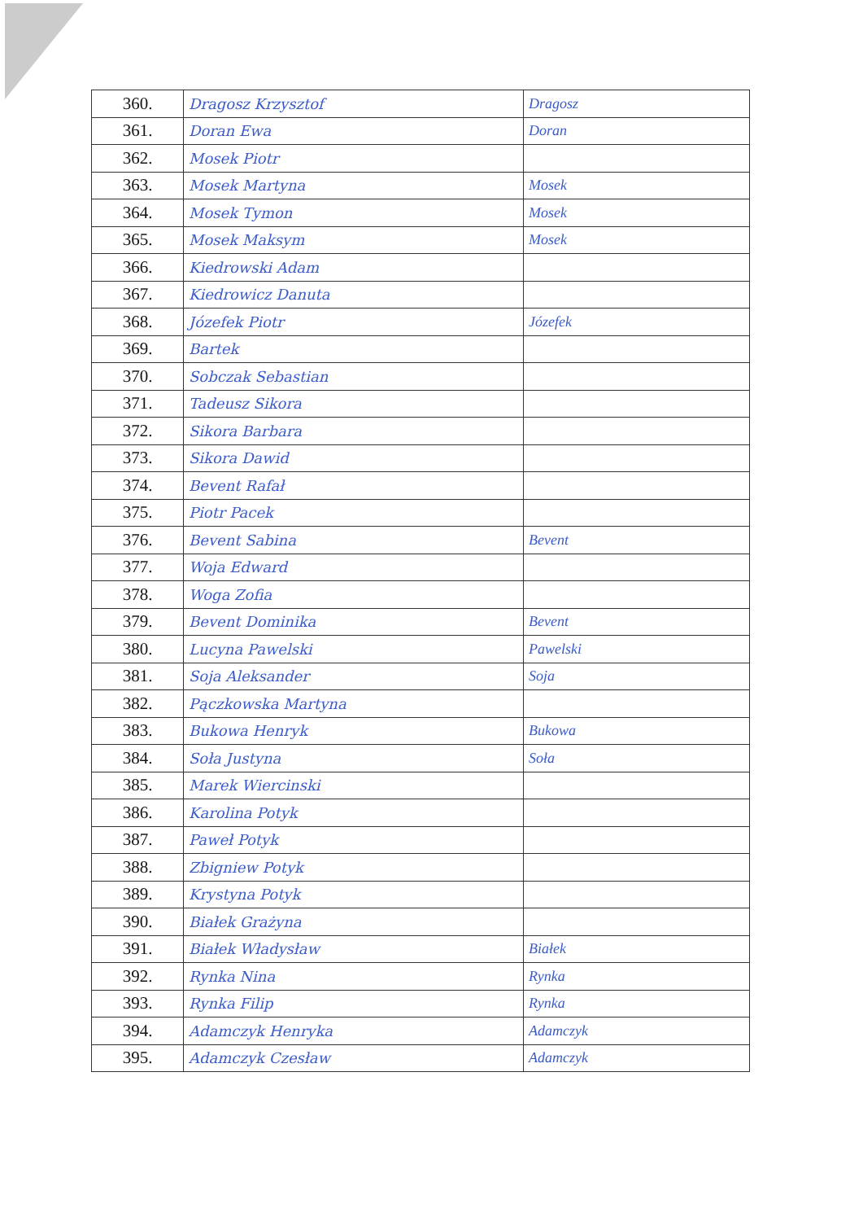| 360. | Dragosz Krzysztof | Dragosz |
| 361. | Doran Ewa | Doran |
| 362. | Mosek Piotr | |
| 363. | Mosek Martyna | Mosek |
| 364. | Mosek Tymon | Mosek |
| 365. | Mosek Maksym | Mosek |
| 366. | Kiedrowski Adam | |
| 367. | Kiedrowicz Danuta | |
| 368. | Józefek Piotr | Józefek |
| 369. | Bartek | |
| 370. | Sobczak Sebastian | |
| 371. | Tadeusz Sikora | |
| 372. | Sikora Barbara | |
| 373. | Sikora Dawid | |
| 374. | Bevent Rafał | |
| 375. | Piotr Pacek | |
| 376. | Bevent Sabina | Bevent |
| 377. | Woja Edward | |
| 378. | Woga Zofia | |
| 379. | Bevent Dominika | Bevent |
| 380. | Lucyna Pawelski | Pawelski |
| 381. | Soja Aleksander | Soja |
| 382. | Pączkowska Martyna | |
| 383. | Bukowa Henryk | Bukowa |
| 384. | Soła Justyna | Soła |
| 385. | Marek Wiercinski | |
| 386. | Karolina Potyk | |
| 387. | Paweł Potyk | |
| 388. | Zbigniew Potyk | |
| 389. | Krystyna Potyk | |
| 390. | Białek Grażyna | |
| 391. | Białek Władysław | Białek |
| 392. | Rynka Nina | Rynka |
| 393. | Rynka Filip | Rynka |
| 394. | Adamczyk Henryka | Adamczyk |
| 395. | Adamczyk Czesław | Adamczyk |